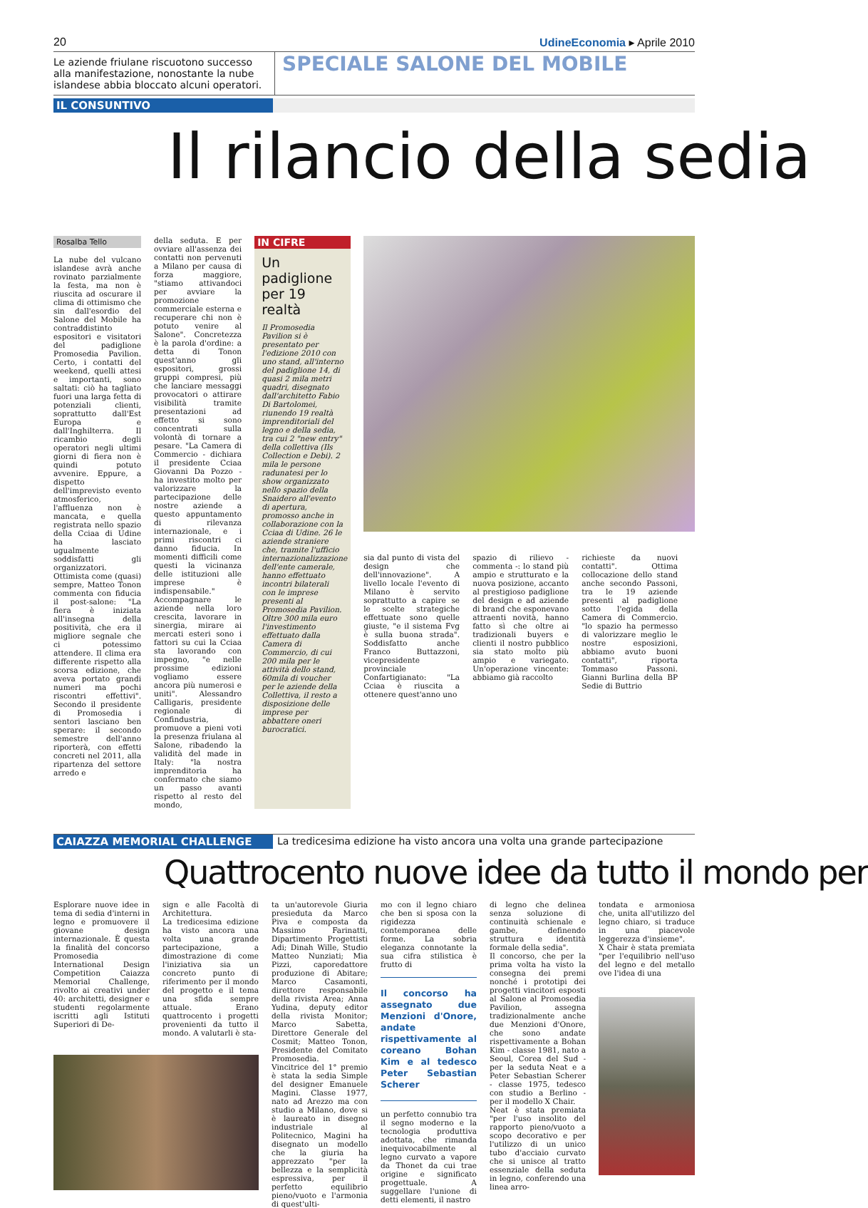20 Udine Economia ▸ Aprile 2010
Le aziende friulane riscuotono successo alla manifestazione, nonostante la nube islandese abbia bloccato alcuni operatori.
SPECIALE SALONE DEL MOBILE
IL CONSUNTIVO
Il rilancio della sedia
Rosalba Tello
La nube del vulcano islandese avrà anche rovinato parzialmente la festa, ma non è riuscita ad oscurare il clima di ottimismo che sin dall'esordio del Salone del Mobile ha contraddistinto espositori e visitatori del padiglione Promosedia Pavilion. Certo, i contatti del weekend, quelli attesi e importanti, sono saltati: ciò ha tagliato fuori una larga fetta di potenziali clienti, soprattutto dall'Est Europa e dall'Inghilterra. Il ricambio degli operatori negli ultimi giorni di fiera non è quindi potuto avvenire. Eppure, a dispetto dell'imprevisto evento atmosferico, l'affluenza non è mancata, e quella registrata nello spazio della Cciaa di Udine ha lasciato ugualmente soddisfatti gli organizzatori. Ottimista come (quasi) sempre, Matteo Tonon commenta con fiducia il post-salone: "La fiera è iniziata all'insegna della positività, che era il migliore segnale che ci potessimo attendere. Il clima era differente rispetto alla scorsa edizione, che aveva portato grandi numeri ma pochi riscontri effettivi". Secondo il presidente di Promosedia i sentori lasciano ben sperare: il secondo semestre dell'anno riporterà, con effetti concreti nel 2011, alla ripartenza del settore arredo e
della seduta. E per ovviare all'assenza dei contatti non pervenuti a Milano per causa di forza maggiore, "stiamo attivandoci per avviare la promozione commerciale esterna e recuperare chi non è potuto venire al Salone". Concretezza è la parola d'ordine: a detta di Tonon quest'anno gli espositori, grossi gruppi compresi, più che lanciare messaggi provocatori o attirare visibilità tramite presentazioni ad effetto si sono concentrati sulla volontà di tornare a pesare. "La Camera di Commercio - dichiara il presidente Cciaa Giovanni Da Pozzo - ha investito molto per valorizzare la partecipazione delle nostre aziende a questo appuntamento di rilevanza internazionale, e i primi riscontri ci danno fiducia. In momenti difficili come questi la vicinanza delle istituzioni alle imprese è indispensabile." Accompagnare le aziende nella loro crescita, lavorare in sinergia, mirare ai mercati esteri sono i fattori su cui la Cciaa sta lavorando con impegno, "e nelle prossime edizioni vogliamo essere ancora più numerosi e uniti". Alessandro Calligaris, presidente regionale di Confindustria, promuove a pieni voti la presenza friulana al Salone, ribadendo la validità del made in Italy: "la nostra imprenditoria ha confermato che siamo un passo avanti rispetto al resto del mondo,
IN CIFRE
Un padiglione per 19 realtà
Il Promosedia Pavilion si è presentato per l'edizione 2010 con uno stand, all'interno del padiglione 14, di quasi 2 mila metri quadri, disegnato dall'architetto Fabio Di Bartolomei, riunendo 19 realtà imprenditoriali del legno e della sedia, tra cui 2 "new entry" della collettiva (Ils Collection e Debi). 2 mila le persone radunatesi per lo show organizzato nello spazio della Snaidero all'evento di apertura, promosso anche in collaborazione con la Cciaa di Udine. 26 le aziende straniere che, tramite l'ufficio internazionalizzazione dell'ente camerale, hanno effettuato incontri bilaterali con le imprese presenti al Promosedia Pavilion. Oltre 300 mila euro l'investimento effettuato dalla Camera di Commercio, di cui 200 mila per le attività dello stand, 60mila di voucher per le aziende della Collettiva, il resto a disposizione delle imprese per abbattere oneri burocratici.
sia dal punto di vista del design che dell'innovazione". A livello locale l'evento di Milano è servito soprattutto a capire se le scelte strategiche effettuate sono quelle giuste, "e il sistema Fvg è sulla buona strada". Soddisfatto anche Franco Buttazzoni, vicepresidente provinciale Confartigianato: "La Cciaa è riuscita a ottenere quest'anno uno
spazio di rilievo - commenta -: lo stand più ampio e strutturato e la nuova posizione, accanto al prestigioso padiglione del design e ad aziende di brand che esponevano attraenti novità, hanno fatto sì che oltre ai tradizionali buyers e clienti il nostro pubblico sia stato molto più ampio e variegato. Un'operazione vincente: abbiamo già raccolto
richieste da nuovi contatti". Ottima collocazione dello stand anche secondo Passoni, tra le 19 aziende presenti al padiglione sotto l'egida della Camera di Commercio. "lo spazio ha permesso di valorizzare meglio le nostre esposizioni, abbiamo avuto buoni contatti", riporta Tommaso Passoni. Gianni Burlina della BP Sedie di Buttrio
CAIAZZA MEMORIAL CHALLENGE La tredicesima edizione ha visto ancora una volta una grande partecipazione
Quattrocento nuove idee da tutto il mondo per
Esplorare nuove idee in tema di sedia d'interni in legno e promuovere il giovane design internazionale. È questa la finalità del concorso Promosedia International Design Competition Caiazza Memorial Challenge, rivolto ai creativi under 40: architetti, designer e studenti regolarmente iscritti agli Istituti Superiori di De-
sign e alle Facoltà di Architettura.
La tredicesima edizione ha visto ancora una volta una grande partecipazione, a dimostrazione di come l'iniziativa sia un concreto punto di riferimento per il mondo del progetto e il tema una sfida sempre attuale. Erano quattrocento i progetti provenienti da tutto il mondo. A valutarli è sta-
ta un'autorevole Giuria presieduta da Marco Piva e composta da Massimo Farinatti, Dipartimento Progettisti Adi; Dinah Wille, Studio Matteo Nunziati; Mia Pizzi, caporedattore produzione di Abitare; Marco Casamonti, direttore responsabile della rivista Area; Anna Yudina, deputy editor della rivista Monitor; Marco Sabetta, Direttore Generale del Cosmit; Matteo Tonon, Presidente del Comitato Promosedia.
Vincitrice del 1° premio è stata la sedia Simple del designer Emanuele Magini. Classe 1977, nato ad Arezzo ma con studio a Milano, dove si è laureato in disegno industriale al Politecnico, Magini ha disegnato un modello che la giuria ha apprezzato "per la bellezza e la semplicità espressiva, per il perfetto equilibrio pieno/vuoto e l'armonia di quest'ulti-
mo con il legno chiaro che ben si sposa con la rigidezza contemporanea delle forme. La sobria eleganza connotante la sua cifra stilistica è frutto di
Il concorso ha assegnato due Menzioni d'Onore, andate rispettivamente al coreano Bohan Kim e al tedesco Peter Sebastian Scherer
un perfetto connubio tra il segno moderno e la tecnologia produttiva adottata, che rimanda inequivocabilmente al legno curvato a vapore da Thonet da cui trae origine e significato progettuale. A suggellare l'unione di detti elementi, il nastro
di legno che delinea senza soluzione di continuità schienale e gambe, definendo struttura e identità formale della sedia".
Il concorso, che per la prima volta ha visto la consegna dei premi nonché i prototipi dei progetti vincitori esposti al Salone al Promosedia Pavilion, assegna tradizionalmente anche due Menzioni d'Onore, che sono andate rispettivamente a Bohan Kim - classe 1981, nato a Seoul, Corea del Sud - per la seduta Neat e a Peter Sebastian Scherer - classe 1975, tedesco con studio a Berlino - per il modello X Chair.
Neat è stata premiata "per l'uso insolito del rapporto pieno/vuoto a scopo decorativo e per l'utilizzo di un unico tubo d'acciaio curvato che si unisce al tratto essenziale della seduta in legno, conferendo una linea arro-
tondata e armoniosa che, unita all'utilizzo del legno chiaro, si traduce in una piacevole leggerezza d'insieme".
X Chair è stata premiata "per l'equilibrio nell'uso del legno e del metallo ove l'idea di una